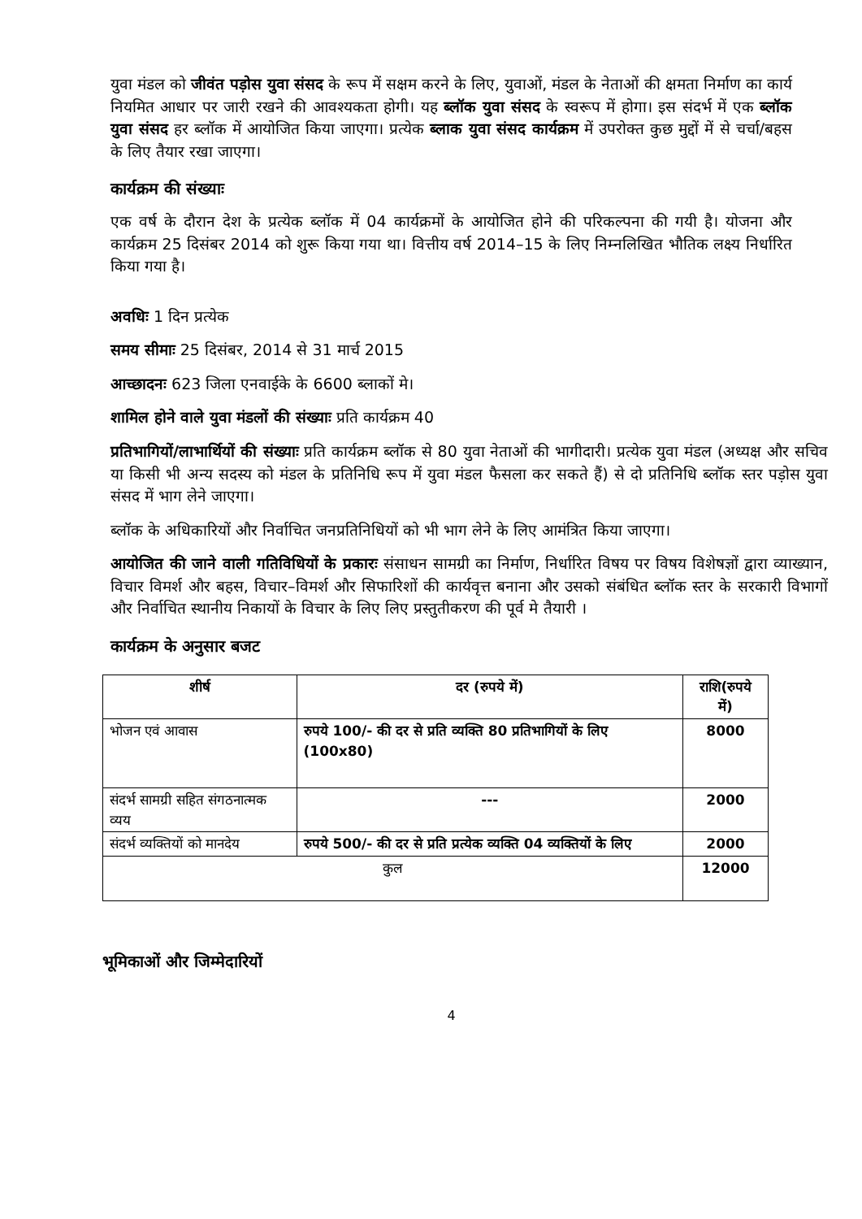युवा मंडल को जीवंत पड़ोस युवा संसद के रूप में सक्षम करने के लिए, युवाओं, मंडल के नेताओं की क्षमता निर्माण का कार्य नियमित आधार पर जारी रखने की आवश्यकता होगी। यह ब्लॉक युवा संसद के स्वरूप में होगा। इस संदर्भ में एक ब्लॉक युवा संसद हर ब्लॉक में आयोजित किया जाएगा। प्रत्येक ब्लाक युवा संसद कार्यक्रम में उपरोक्त कुछ मुद्दों में से चर्चा/बहस के लिए तैयार रखा जाएगा।
कार्यक्रम की संख्याः
एक वर्ष के दौरान देश के प्रत्येक ब्लॉक में 04 कार्यक्रमों के आयोजित होने की परिकल्पना की गयी है। योजना और कार्यक्रम 25 दिसंबर 2014 को शुरू किया गया था। वित्तीय वर्ष 2014–15 के लिए निम्नलिखित भौतिक लक्ष्य निर्धारित किया गया है।
अवधिः 1 दिन प्रत्येक
समय सीमाः 25 दिसंबर, 2014 से 31 मार्च 2015
आच्छादनः 623 जिला एनवाईके के 6600 ब्लाकों मे।
शामिल होने वाले युवा मंडलों की संख्याः प्रति कार्यक्रम 40
प्रतिभागियों/लाभार्थियों की संख्याः प्रति कार्यक्रम ब्लॉक से 80 युवा नेताओं की भागीदारी। प्रत्येक युवा मंडल (अध्यक्ष और सचिव या किसी भी अन्य सदस्य को मंडल के प्रतिनिधि रूप में युवा मंडल फैसला कर सकते हैं) से दो प्रतिनिधि ब्लॉक स्तर पड़ोस युवा संसद में भाग लेने जाएगा।
ब्लॉक के अधिकारियों और निर्वाचित जनप्रतिनिधियों को भी भाग लेने के लिए आमंत्रित किया जाएगा।
आयोजित की जाने वाली गतिविधियों के प्रकारः संसाधन सामग्री का निर्माण, निर्धारित विषय पर विषय विशेषज्ञों द्वारा व्याख्यान, विचार विमर्श और बहस, विचार–विमर्श और सिफारिशों की कार्यवृत्त बनाना और उसको संबंधित ब्लॉक स्तर के सरकारी विभागों और निर्वाचित स्थानीय निकायों के विचार के लिए लिए प्रस्तुतीकरण की पूर्व मे तैयारी ।
कार्यक्रम के अनुसार बजट
| शीर्ष | दर (रुपये में) | राशि(रुपये में) |
| --- | --- | --- |
| भोजन एवं आवास | रुपये 100/- की दर से प्रति व्यक्ति 80 प्रतिभागियों के लिए (100x80) | 8000 |
| संदर्भ सामग्री सहित संगठनात्मक व्यय | --- | 2000 |
| संदर्भ व्यक्तियों को मानदेय | रुपये 500/- की दर से प्रति प्रत्येक व्यक्ति 04 व्यक्तियों के लिए | 2000 |
| कुल | | 12000 |
भूमिकाओं और जिम्मेदारियों
4